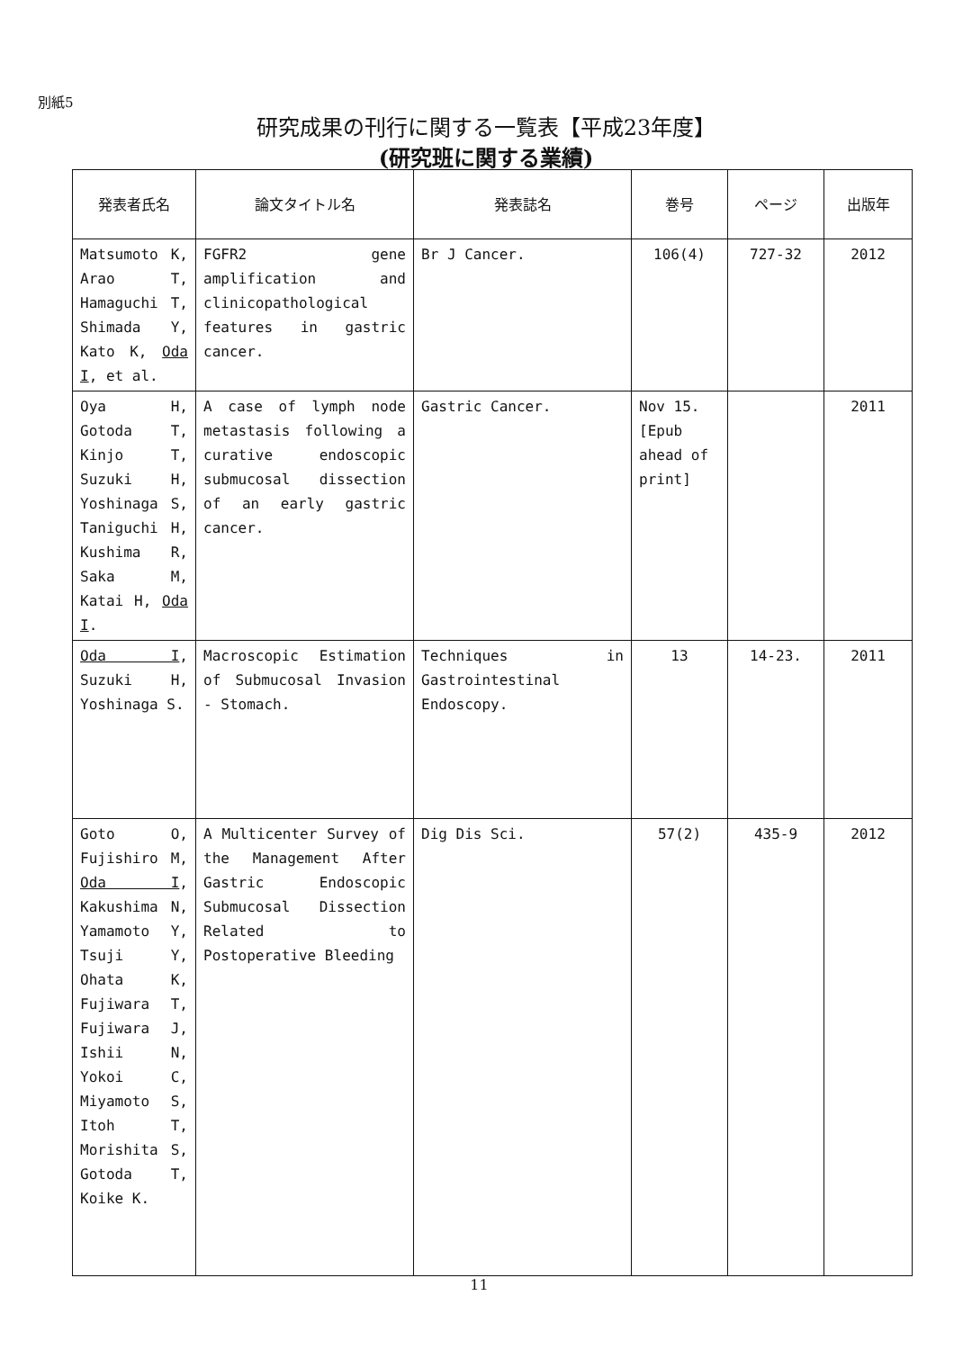別紙5
研究成果の刊行に関する一覧表【平成23年度】
(研究班に関する業績)
| 発表者氏名 | 論文タイトル名 | 発表誌名 | 巻号 | ページ | 出版年 |
| --- | --- | --- | --- | --- | --- |
| Matsumoto K, Arao T, Hamaguchi T, Shimada Y, Kato K, Oda I , et al. | FGFR2 gene amplification and clinicopathological features in gastric cancer. | Br J Cancer. | 106(4) | 727-32 | 2012 |
| Oya H, Gotoda T, Kinjo T, Suzuki H, Yoshinaga S, Taniguchi H, Kushima R, Saka M, Katai H, Oda I . | A case of lymph node metastasis following a curative endoscopic submucosal dissection of an early gastric cancer. | Gastric Cancer. | Nov 15. [Epub ahead of print] | | 2011 |
| Oda I , Suzuki H, Yoshinaga S. | Macroscopic Estimation of Submucosal Invasion - Stomach. | Techniques in Gastrointestinal Endoscopy. | 13 | 14-23. | 2011 |
| Goto O, Fujishiro M, Oda I , Kakushima N, Yamamoto Y, Tsuji Y, Ohata K, Fujiwara T, Fujiwara J, Ishii N, Yokoi C, Miyamoto S, Itoh T, Morishita S, Gotoda T, Koike K. | A Multicenter Survey of the Management After Gastric Endoscopic Submucosal Dissection Related to Postoperative Bleeding | Dig Dis Sci. | 57(2) | 435-9 | 2012 |
11